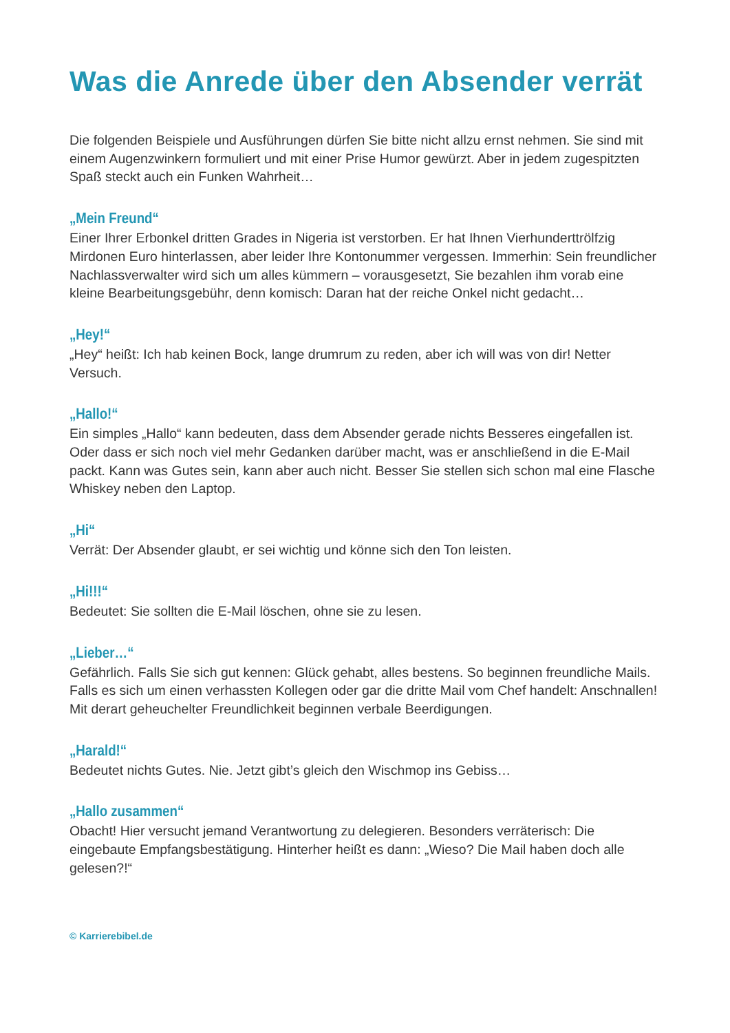Was die Anrede über den Absender verrät
Die folgenden Beispiele und Ausführungen dürfen Sie bitte nicht allzu ernst nehmen. Sie sind mit einem Augenzwinkern formuliert und mit einer Prise Humor gewürzt. Aber in jedem zugespitzten Spaß steckt auch ein Funken Wahrheit…
„Mein Freund“
Einer Ihrer Erbonkel dritten Grades in Nigeria ist verstorben. Er hat Ihnen Vierhunderttrölfzig Mirdonen Euro hinterlassen, aber leider Ihre Kontonummer vergessen. Immerhin: Sein freundlicher Nachlassverwalter wird sich um alles kümmern – vorausgesetzt, Sie bezahlen ihm vorab eine kleine Bearbeitungsgebühr, denn komisch: Daran hat der reiche Onkel nicht gedacht…
„Hey!“
„Hey“ heißt: Ich hab keinen Bock, lange drumrum zu reden, aber ich will was von dir! Netter Versuch.
„Hallo!“
Ein simples „Hallo“ kann bedeuten, dass dem Absender gerade nichts Besseres eingefallen ist. Oder dass er sich noch viel mehr Gedanken darüber macht, was er anschließend in die E-Mail packt. Kann was Gutes sein, kann aber auch nicht. Besser Sie stellen sich schon mal eine Flasche Whiskey neben den Laptop.
„Hi“
Verrät: Der Absender glaubt, er sei wichtig und könne sich den Ton leisten.
„Hi!!!“
Bedeutet: Sie sollten die E-Mail löschen, ohne sie zu lesen.
„Lieber…“
Gefährlich. Falls Sie sich gut kennen: Glück gehabt, alles bestens. So beginnen freundliche Mails. Falls es sich um einen verhassten Kollegen oder gar die dritte Mail vom Chef handelt: Anschnallen! Mit derart geheuchelter Freundlichkeit beginnen verbale Beerdigungen.
„Harald!“
Bedeutet nichts Gutes. Nie. Jetzt gibt’s gleich den Wischmop ins Gebiss…
„Hallo zusammen“
Obacht! Hier versucht jemand Verantwortung zu delegieren. Besonders verräterisch: Die eingebaute Empfangsbestätigung. Hinterher heißt es dann: „Wieso? Die Mail haben doch alle gelesen?!“
© Karrierebibel.de